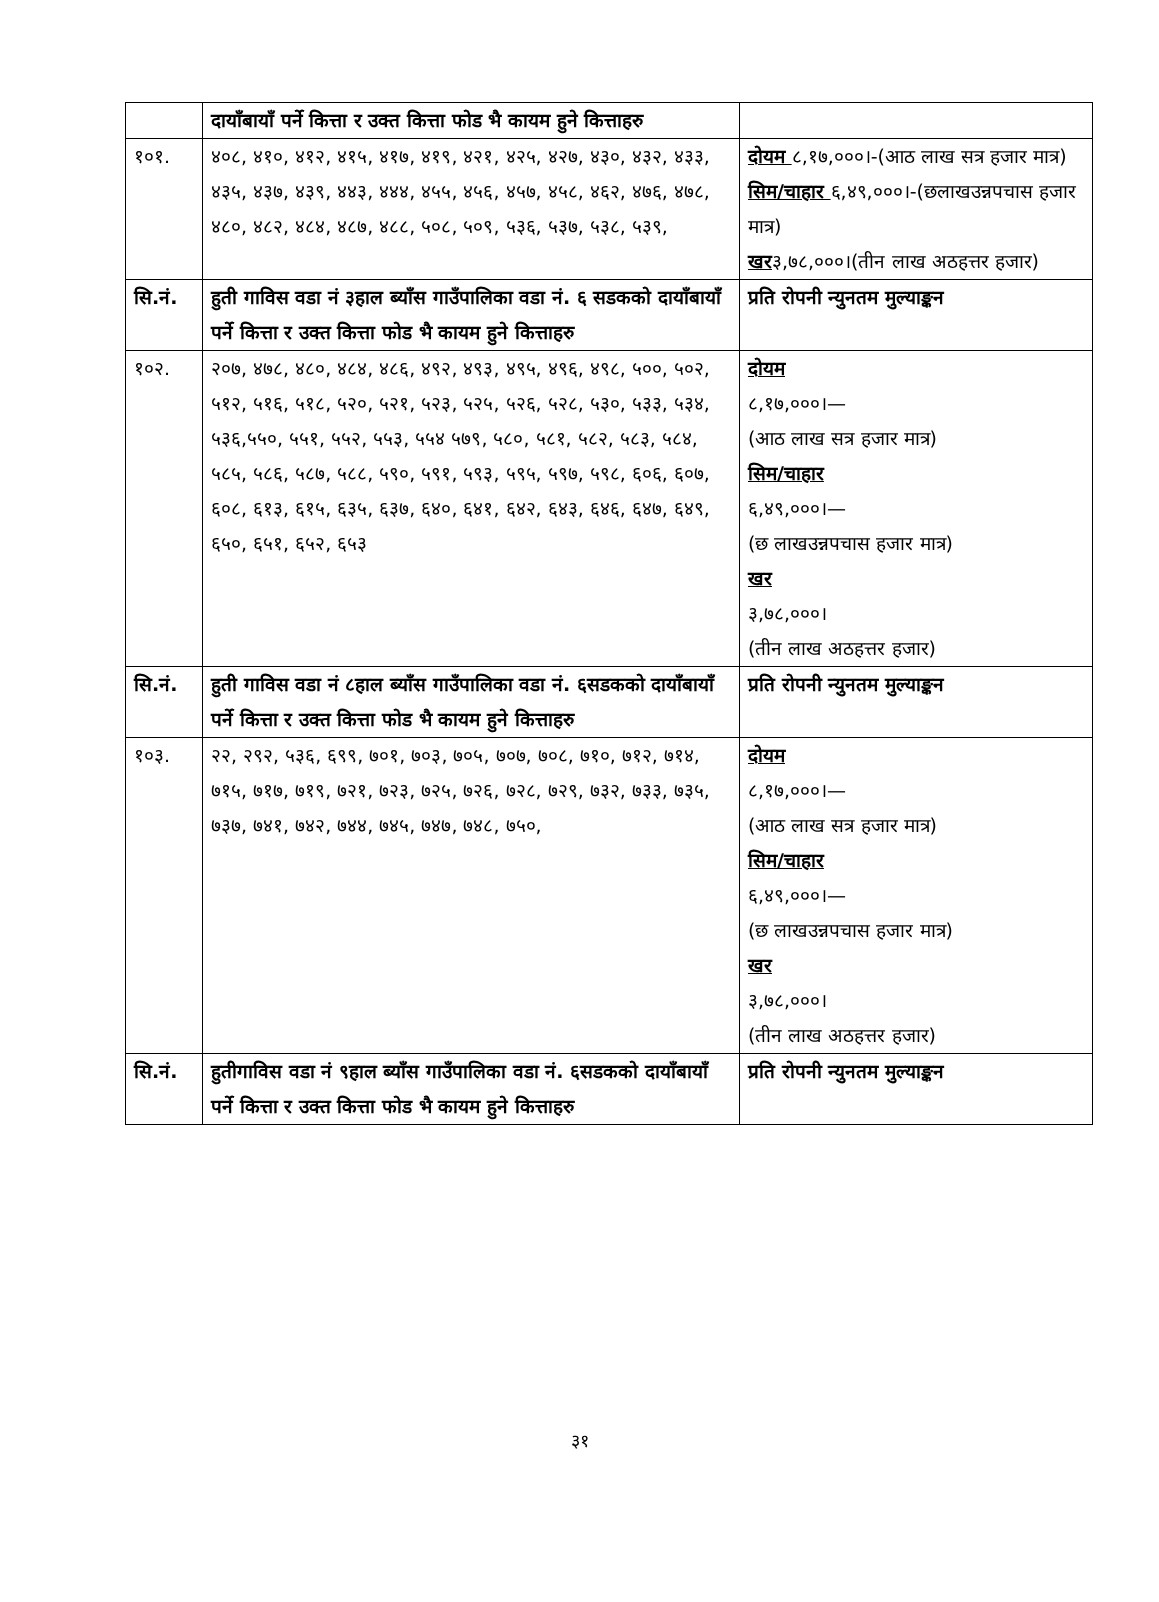| | दायाँबायाँ पर्ने कित्ता र उक्त कित्ता फोड भै कायम हुने कित्ताहरु | |
| १०१. | ४०८, ४१०, ४१२, ४१५, ४१७, ४१९, ४२१, ४२५, ४२७, ४३०, ४३२, ४३३, ४३५, ४३७, ४३९, ४४३, ४४४, ४५५, ४५६, ४५७, ४५८, ४६२, ४७६, ४७८, ४८०, ४८२, ४८४, ४८७, ४८८, ५०८, ५०९, ५३६, ५३७, ५३८, ५३९, | दोयम ८,१७,०००।-(आठ लाख सत्र हजार मात्र) सिम/चाहार ६,४९,०००।-(छलाखउन्नपचास हजार मात्र) खर ३,७८,०००।(तीन लाख अठहत्तर हजार) |
| सि.नं. | हुती गाविस वडा नं ३हाल ब्याँस गाउँपालिका वडा नं. ६ सडकको दायाँबायाँ पर्ने कित्ता र उक्त कित्ता फोड भै कायम हुने कित्ताहरु | प्रति रोपनी न्युनतम मुल्याङ्कन |
| १०२. | २०७, ४७८, ४८०, ४८४, ४८६, ४९२, ४९३, ४९५, ४९६, ४९८, ५००, ५०२, ५१२, ५१६, ५१८, ५२०, ५२१, ५२३, ५२५, ५२६, ५२८, ५३०, ५३३, ५३४, ५३६,५५०, ५५१, ५५२, ५५३, ५५४ ५७९, ५८०, ५८१, ५८२, ५८३, ५८४, ५८५, ५८६, ५८७, ५८८, ५९०, ५९१, ५९३, ५९५, ५९७, ५९८, ६०६, ६०७, ६०८, ६१३, ६१५, ६३५, ६३७, ६४०, ६४१, ६४२, ६४३, ६४६, ६४७, ६४९, ६५०, ६५१, ६५२, ६५३ | दोयम ८,१७,०००।— (आठ लाख सत्र हजार मात्र) सिम/चाहार ६,४९,०००।— (छ लाखउन्नपचास हजार मात्र) खर ३,७८,०००। (तीन लाख अठहत्तर हजार) |
| सि.नं. | हुती गाविस वडा नं ८हाल ब्याँस गाउँपालिका वडा नं. ६सडकको दायाँबायाँ पर्ने कित्ता र उक्त कित्ता फोड भै कायम हुने कित्ताहरु | प्रति रोपनी न्युनतम मुल्याङ्कन |
| १०३. | २२, २९२, ५३६, ६९९, ७०१, ७०३, ७०५, ७०७, ७०८, ७१०, ७१२, ७१४, ७१५, ७१७, ७१९, ७२१, ७२३, ७२५, ७२६, ७२८, ७२९, ७३२, ७३३, ७३५, ७३७, ७४१, ७४२, ७४४, ७४५, ७४७, ७४८, ७५०, | दोयम ८,१७,०००।— (आठ लाख सत्र हजार मात्र) सिम/चाहार ६,४९,०००।— (छ लाखउन्नपचास हजार मात्र) खर ३,७८,०००। (तीन लाख अठहत्तर हजार) |
| सि.नं. | हुतीगाविस वडा नं ९हाल ब्याँस गाउँपालिका वडा नं. ६सडकको दायाँबायाँ पर्ने कित्ता र उक्त कित्ता फोड भै कायम हुने कित्ताहरु | प्रति रोपनी न्युनतम मुल्याङ्कन |
३१